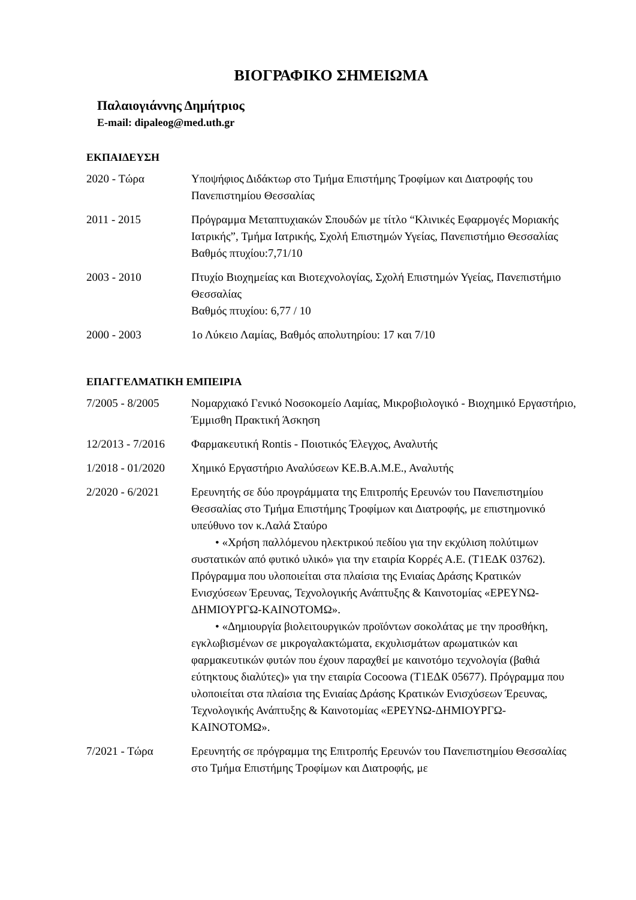ΒΙΟΓΡΑΦΙΚΟ ΣΗΜΕΙΩΜΑ
Παλαιογιάννης Δημήτριος
E-mail: dipaleog@med.uth.gr
ΕΚΠΑΙΔΕΥΣΗ
2020 - Τώρα Υποψήφιος Διδάκτωρ στο Τμήμα Επιστήμης Τροφίμων και Διατροφής του Πανεπιστημίου Θεσσαλίας
2011 - 2015 Πρόγραμμα Μεταπτυχιακών Σπουδών με τίτλο “Κλινικές Εφαρμογές Μοριακής Ιατρικής”, Τμήμα Ιατρικής, Σχολή Επιστημών Υγείας, Πανεπιστήμιο Θεσσαλίας
Βαθμός πτυχίου:7,71/10
2003 - 2010 Πτυχίο Βιοχημείας και Βιοτεχνολογίας, Σχολή Επιστημών Υγείας, Πανεπιστήμιο Θεσσαλίας
Βαθμός πτυχίου: 6,77 / 10
2000 - 2003 1ο Λύκειο Λαμίας, Βαθμός απολυτηρίου: 17 και 7/10
ΕΠΑΓΓΕΛΜΑΤΙΚΗ ΕΜΠΕΙΡΙΑ
7/2005 - 8/2005 Νομαρχιακό Γενικό Νοσοκομείο Λαμίας, Μικροβιολογικό - Βιοχημικό Εργαστήριο, Έμμισθη Πρακτική Άσκηση
12/2013 - 7/2016
Φαρμακευτική Rontis - Ποιοτικός Έλεγχος, Αναλυτής
1/2018 - 01/2020
Χημικό Εργαστήριο Αναλύσεων ΚΕ.Β.Α.Μ.Ε., Αναλυτής
2/2020 - 6/2021 Ερευνητής σε δύο προγράμματα της Επιτροπής Ερευνών του Πανεπιστημίου Θεσσαλίας στο Τμήμα Επιστήμης Τροφίμων και Διατροφής, με επιστημονικό υπεύθυνο τον κ.Λαλά Σταύρο
• «Χρήση παλλόμενου ηλεκτρικού πεδίου για την εκχύλιση πολύτιμων συστατικών από φυτικό υλικό» για την εταιρία Κορρές Α.Ε. (Τ1ΕΔΚ 03762). Πρόγραμμα που υλοποιείται στα πλαίσια της Ενιαίας Δράσης Κρατικών Ενισχύσεων Έρευνας, Τεχνολογικής Ανάπτυξης & Καινοτομίας «ΕΡΕΥΝΩ-ΔΗΜΙΟΥΡΓΩ-ΚΑΙΝΟΤΟΜΩ».
• «Δημιουργία βιολειτουργικών προϊόντων σοκολάτας με την προσθήκη, εγκλωβισμένων σε μικρογαλακτώματα, εκχυλισμάτων αρωματικών και φαρμακευτικών φυτών που έχουν παραχθεί με καινοτόμο τεχνολογία (βαθιά εύτηκτους διαλύτες)» για την εταιρία Cocoowa (Τ1ΕΔΚ 05677). Πρόγραμμα που υλοποιείται στα πλαίσια της Ενιαίας Δράσης Κρατικών Ενισχύσεων Έρευνας, Τεχνολογικής Ανάπτυξης & Καινοτομίας «ΕΡΕΥΝΩ-ΔΗΜΙΟΥΡΓΩ-ΚΑΙΝΟΤΟΜΩ».
7/2021 - Τώρα Ερευνητής σε πρόγραμμα της Επιτροπής Ερευνών του Πανεπιστημίου Θεσσαλίας στο Τμήμα Επιστήμης Τροφίμων και Διατροφής, με